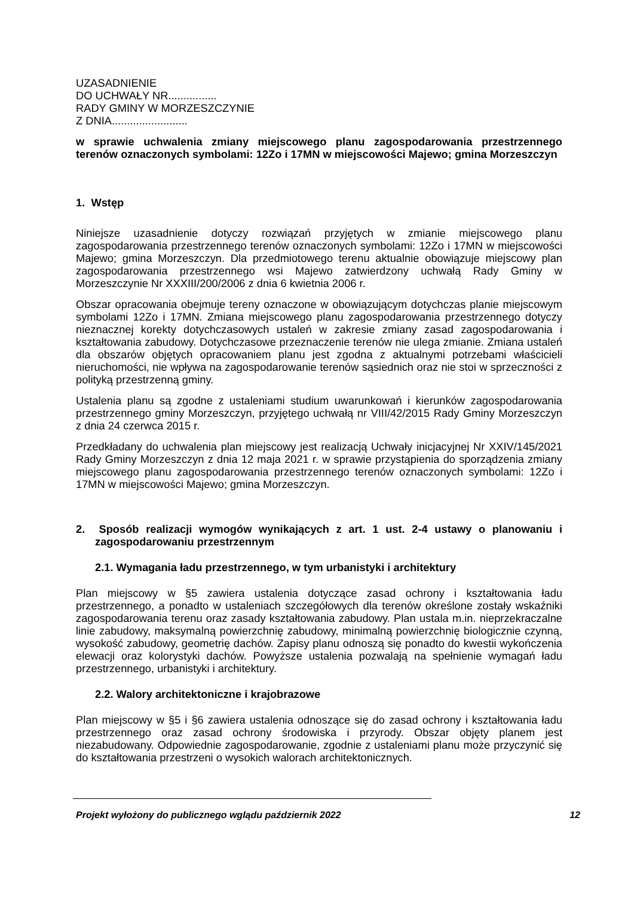UZASADNIENIE
DO UCHWAŁY NR................
RADY GMINY W MORZESZCZYNIE
Z DNIA.........................
w sprawie uchwalenia zmiany miejscowego planu zagospodarowania przestrzennego terenów oznaczonych symbolami: 12Zo i 17MN w miejscowości Majewo; gmina Morzeszczyn
1. Wstęp
Niniejsze uzasadnienie dotyczy rozwiązań przyjętych w zmianie miejscowego planu zagospodarowania przestrzennego terenów oznaczonych symbolami: 12Zo i 17MN w miejscowości Majewo; gmina Morzeszczyn. Dla przedmiotowego terenu aktualnie obowiązuje miejscowy plan zagospodarowania przestrzennego wsi Majewo zatwierdzony uchwałą Rady Gminy w Morzeszczynie Nr XXXIII/200/2006 z dnia 6 kwietnia 2006 r.
Obszar opracowania obejmuje tereny oznaczone w obowiązującym dotychczas planie miejscowym symbolami 12Zo i 17MN. Zmiana miejscowego planu zagospodarowania przestrzennego dotyczy nieznacznej korekty dotychczasowych ustaleń w zakresie zmiany zasad zagospodarowania i kształtowania zabudowy. Dotychczasowe przeznaczenie terenów nie ulega zmianie. Zmiana ustaleń dla obszarów objętych opracowaniem planu jest zgodna z aktualnymi potrzebami właścicieli nieruchomości, nie wpływa na zagospodarowanie terenów sąsiednich oraz nie stoi w sprzeczności z polityką przestrzenną gminy.
Ustalenia planu są zgodne z ustaleniami studium uwarunkowań i kierunków zagospodarowania przestrzennego gminy Morzeszczyn, przyjętego uchwałą nr VIII/42/2015 Rady Gminy Morzeszczyn z dnia 24 czerwca 2015 r.
Przedkładany do uchwalenia plan miejscowy jest realizacją Uchwały inicjacyjnej Nr XXIV/145/2021 Rady Gminy Morzeszczyn z dnia 12 maja 2021 r. w sprawie przystąpienia do sporządzenia zmiany miejscowego planu zagospodarowania przestrzennego terenów oznaczonych symbolami: 12Zo i 17MN w miejscowości Majewo; gmina Morzeszczyn.
2. Sposób realizacji wymogów wynikających z art. 1 ust. 2-4 ustawy o planowaniu i zagospodarowaniu przestrzennym
2.1. Wymagania ładu przestrzennego, w tym urbanistyki i architektury
Plan miejscowy w §5 zawiera ustalenia dotyczące zasad ochrony i kształtowania ładu przestrzennego, a ponadto w ustaleniach szczegółowych dla terenów określone zostały wskaźniki zagospodarowania terenu oraz zasady kształtowania zabudowy. Plan ustala m.in. nieprzekraczalne linie zabudowy, maksymalną powierzchnię zabudowy, minimalną powierzchnię biologicznie czynną, wysokość zabudowy, geometrię dachów. Zapisy planu odnoszą się ponadto do kwestii wykończenia elewacji oraz kolorystyki dachów. Powyższe ustalenia pozwalają na spełnienie wymagań ładu przestrzennego, urbanistyki i architektury.
2.2. Walory architektoniczne i krajobrazowe
Plan miejscowy w §5 i §6 zawiera ustalenia odnoszące się do zasad ochrony i kształtowania ładu przestrzennego oraz zasad ochrony środowiska i przyrody. Obszar objęty planem jest niezabudowany. Odpowiednie zagospodarowanie, zgodnie z ustaleniami planu może przyczynić się do kształtowania przestrzeni o wysokich walorach architektonicznych.
Projekt wyłożony do publicznego wglądu październik 2022 12